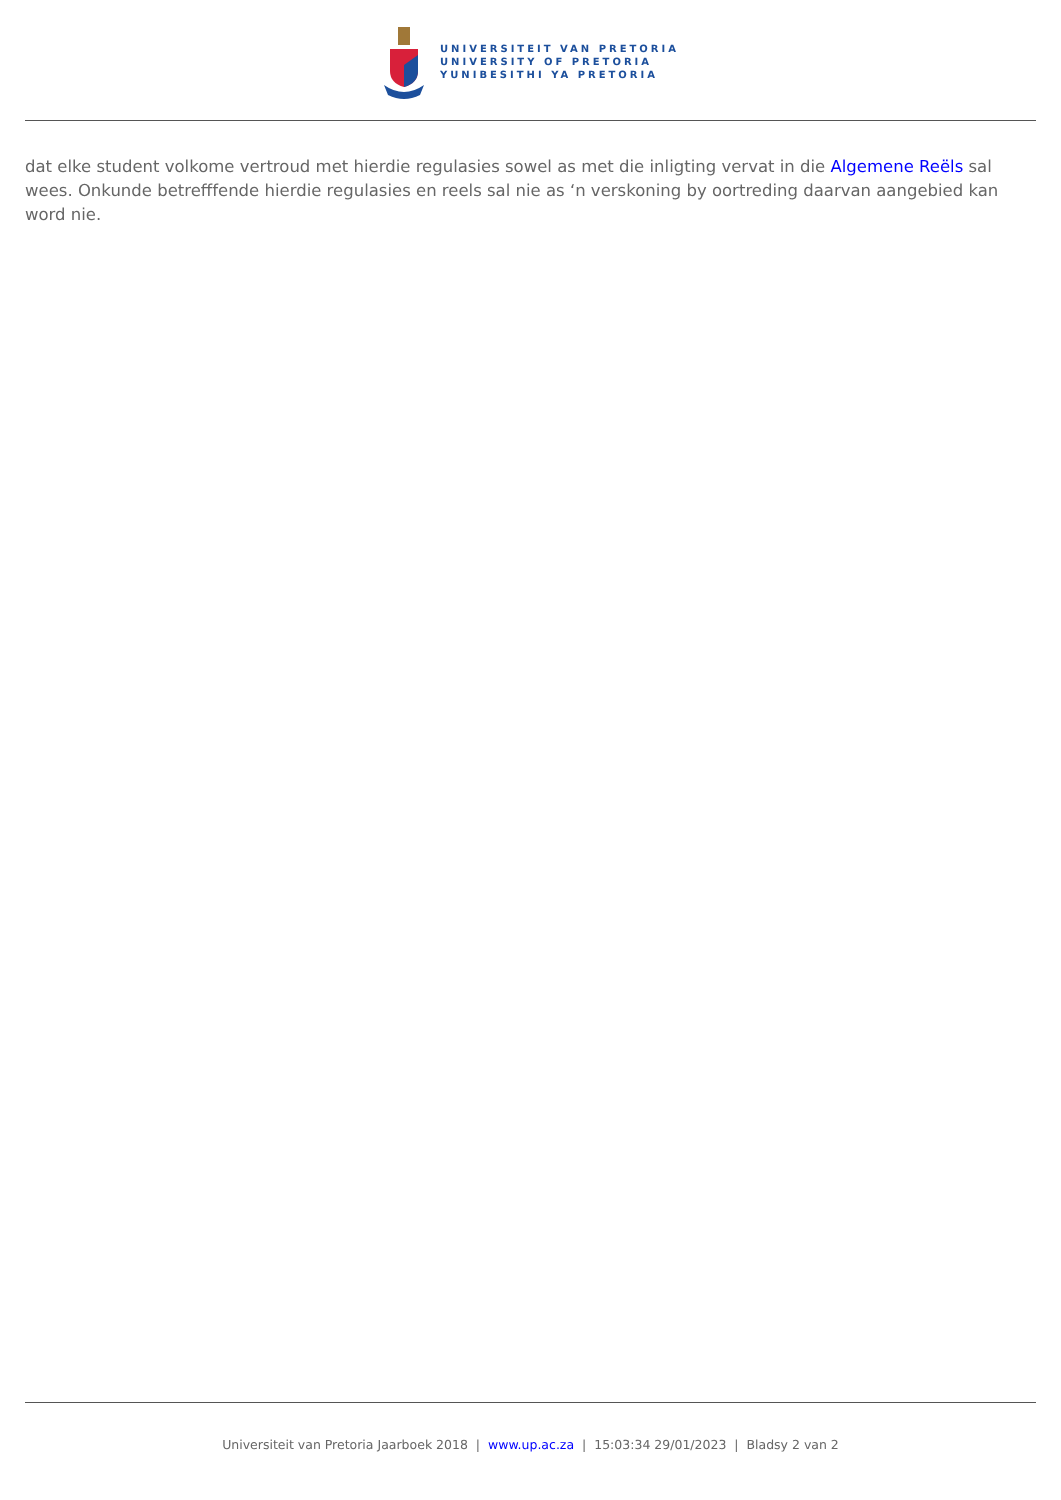UNIVERSITEIT VAN PRETORIA
UNIVERSITY OF PRETORIA
YUNIBESITHI YA PRETORIA
dat elke student volkome vertroud met hierdie regulasies sowel as met die inligting vervat in die Algemene Reëls sal wees. Onkunde betrefffende hierdie regulasies en reels sal nie as ‘n verskoning by oortreding daarvan aangebied kan word nie.
Universiteit van Pretoria Jaarboek 2018 | www.up.ac.za | 15:03:34 29/01/2023 | Bladsy 2 van 2